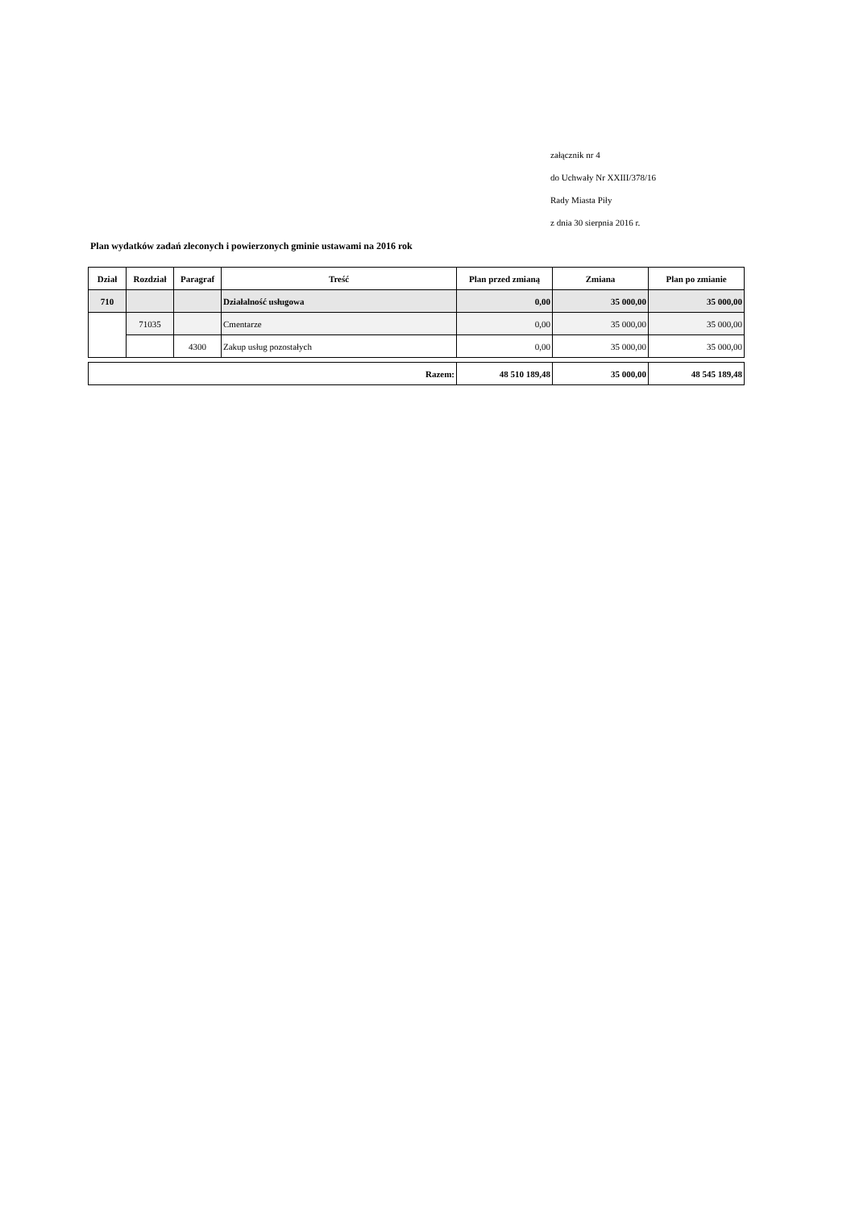załącznik nr 4
do Uchwały Nr XXIII/378/16
Rady Miasta Piły
z dnia 30 sierpnia 2016 r.
Plan wydatków zadań zleconych i powierzonych gminie ustawami na 2016 rok
| Dział | Rozdział | Paragraf | Treść | Plan przed zmianą | Zmiana | Plan po zmianie |
| --- | --- | --- | --- | --- | --- | --- |
| 710 | | | Działalność usługowa | 0,00 | 35 000,00 | 35 000,00 |
| | 71035 | | Cmentarze | 0,00 | 35 000,00 | 35 000,00 |
| | | 4300 | Zakup usług pozostałych | 0,00 | 35 000,00 | 35 000,00 |
| Razem: | 48 510 189,48 | 35 000,00 | 48 545 189,48 |